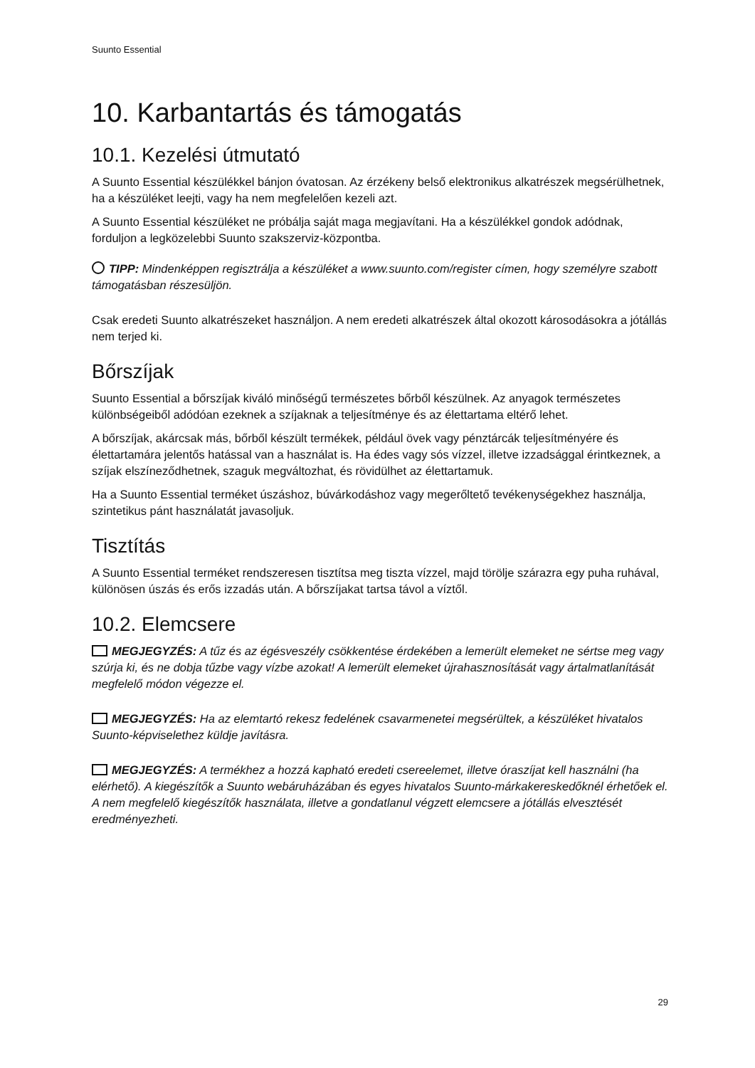Suunto Essential
10. Karbantartás és támogatás
10.1. Kezelési útmutató
A Suunto Essential készülékkel bánjon óvatosan. Az érzékeny belső elektronikus alkatrészek megsérülhetnek, ha a készüléket leejti, vagy ha nem megfelelően kezeli azt.
A Suunto Essential készüléket ne próbálja saját maga megjavítani. Ha a készülékkel gondok adódnak, forduljon a legközelebbi Suunto szakszerviz-központba.
TIPP: Mindenképpen regisztrálja a készüléket a www.suunto.com/register címen, hogy személyre szabott támogatásban részesüljön.
Csak eredeti Suunto alkatrészeket használjon. A nem eredeti alkatrészek által okozott károsodásokra a jótállás nem terjed ki.
Bőrszíjak
Suunto Essential a bőrszíjak kiváló minőségű természetes bőrből készülnek. Az anyagok természetes különbségeiből adódóan ezeknek a szíjaknak a teljesítménye és az élettartama eltérő lehet.
A bőrszíjak, akárcsak más, bőrből készült termékek, például övek vagy pénztárcák teljesítményére és élettartamára jelentős hatással van a használat is. Ha édes vagy sós vízzel, illetve izzadsággal érintkeznek, a szíjak elszíneződhetnek, szaguk megváltozhat, és rövidülhet az élettartamuk.
Ha a Suunto Essential terméket úszáshoz, búvárkodáshoz vagy megerőltető tevékenységekhez használja, szintetikus pánt használatát javasoljuk.
Tisztítás
A Suunto Essential terméket rendszeresen tisztítsa meg tiszta vízzel, majd törölje szárazra egy puha ruhával, különösen úszás és erős izzadás után. A bőrszíjakat tartsa távol a víztől.
10.2. Elemcsere
MEGJEGYZÉS: A tűz és az égésveszély csökkentése érdekében a lemerült elemeket ne sértse meg vagy szúrja ki, és ne dobja tűzbe vagy vízbe azokat! A lemerült elemeket újrahasznosítását vagy ártalmatlanítását megfelelő módon végezze el.
MEGJEGYZÉS: Ha az elemtartó rekesz fedelének csavarmenetei megsérültek, a készüléket hivatalos Suunto-képviselethez küldje javításra.
MEGJEGYZÉS: A termékhez a hozzá kapható eredeti csereelemet, illetve óraszíjat kell használni (ha elérhető). A kiegészítők a Suunto webáruházában és egyes hivatalos Suunto-márkakereskedőknél érhetőek el. A nem megfelelő kiegészítők használata, illetve a gondatlanul végzett elemcsere a jótállás elvesztését eredményezheti.
29